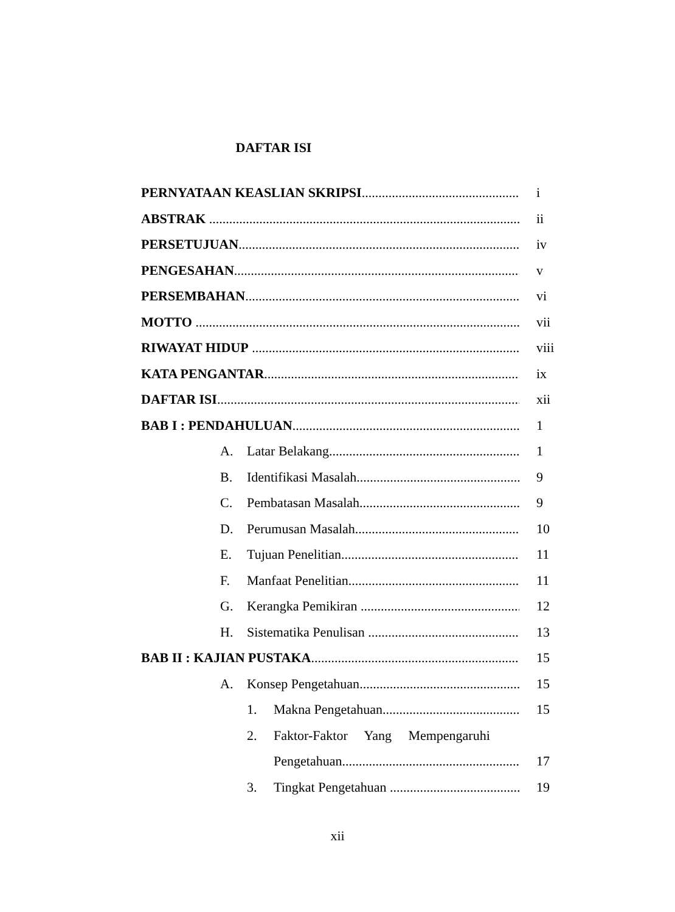DAFTAR ISI
PERNYATAAN KEASLIAN SKRIPSI i
ABSTRAK ii
PERSETUJUAN iv
PENGESAHAN v
PERSEMBAHAN vi
MOTTO vii
RIWAYAT HIDUP viii
KATA PENGANTAR ix
DAFTAR ISI xii
BAB I : PENDAHULUAN 1
A. Latar Belakang 1
B. Identifikasi Masalah 9
C. Pembatasan Masalah 9
D. Perumusan Masalah 10
E. Tujuan Penelitian 11
F. Manfaat Penelitian 11
G. Kerangka Pemikiran 12
H. Sistematika Penulisan 13
BAB II : KAJIAN PUSTAKA 15
A. Konsep Pengetahuan 15
1. Makna Pengetahuan 15
2. Faktor-Faktor Yang Mempengaruhi
Pengetahuan 17
3. Tingkat Pengetahuan 19
xii